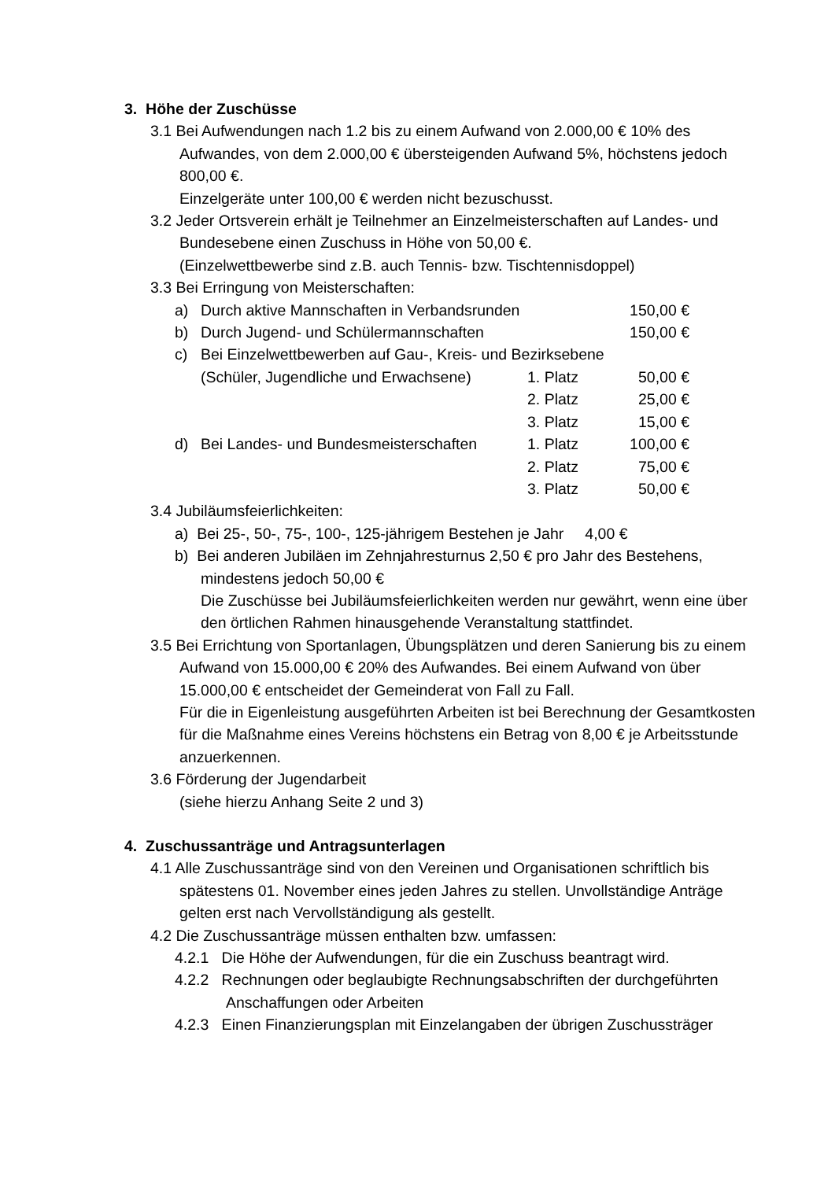3. Höhe der Zuschüsse
3.1 Bei Aufwendungen nach 1.2 bis zu einem Aufwand von 2.000,00 € 10% des Aufwandes, von dem 2.000,00 € übersteigenden Aufwand 5%, höchstens jedoch 800,00 €.
Einzelgeräte unter 100,00 € werden nicht bezuschusst.
3.2 Jeder Ortsverein erhält je Teilnehmer an Einzelmeisterschaften auf Landes- und Bundesebene einen Zuschuss in Höhe von 50,00 €.
(Einzelwettbewerbe sind z.B. auch Tennis- bzw. Tischtennisdoppel)
3.3 Bei Erringung von Meisterschaften:
a) Durch aktive Mannschaften in Verbandsrunden 150,00 €
b) Durch Jugend- und Schülermannschaften 150,00 €
c) Bei Einzelwettbewerben auf Gau-, Kreis- und Bezirksebene
(Schüler, Jugendliche und Erwachsene) 1. Platz 50,00 €
2. Platz 25,00 €
3. Platz 15,00 €
d) Bei Landes- und Bundesmeisterschaften 1. Platz 100,00 €
2. Platz 75,00 €
3. Platz 50,00 €
3.4 Jubiläumsfeierlichkeiten:
a) Bei 25-, 50-, 75-, 100-, 125-jährigem Bestehen je Jahr 4,00 €
b) Bei anderen Jubiläen im Zehnjahresturnus 2,50 € pro Jahr des Bestehens, mindestens jedoch 50,00 €
Die Zuschüsse bei Jubiläumsfeierlichkeiten werden nur gewährt, wenn eine über den örtlichen Rahmen hinausgehende Veranstaltung stattfindet.
3.5 Bei Errichtung von Sportanlagen, Übungsplätzen und deren Sanierung bis zu einem Aufwand von 15.000,00 € 20% des Aufwandes. Bei einem Aufwand von über 15.000,00 € entscheidet der Gemeinderat von Fall zu Fall.
Für die in Eigenleistung ausgeführten Arbeiten ist bei Berechnung der Gesamtkosten für die Maßnahme eines Vereins höchstens ein Betrag von 8,00 € je Arbeitsstunde anzuerkennen.
3.6 Förderung der Jugendarbeit
(siehe hierzu Anhang Seite 2 und 3)
4. Zuschussanträge und Antragsunterlagen
4.1 Alle Zuschussanträge sind von den Vereinen und Organisationen schriftlich bis spätestens 01. November eines jeden Jahres zu stellen. Unvollständige Anträge gelten erst nach Vervollständigung als gestellt.
4.2 Die Zuschussanträge müssen enthalten bzw. umfassen:
4.2.1 Die Höhe der Aufwendungen, für die ein Zuschuss beantragt wird.
4.2.2 Rechnungen oder beglaubigte Rechnungsabschriften der durchgeführten Anschaffungen oder Arbeiten
4.2.3 Einen Finanzierungsplan mit Einzelangaben der übrigen Zuschussträger